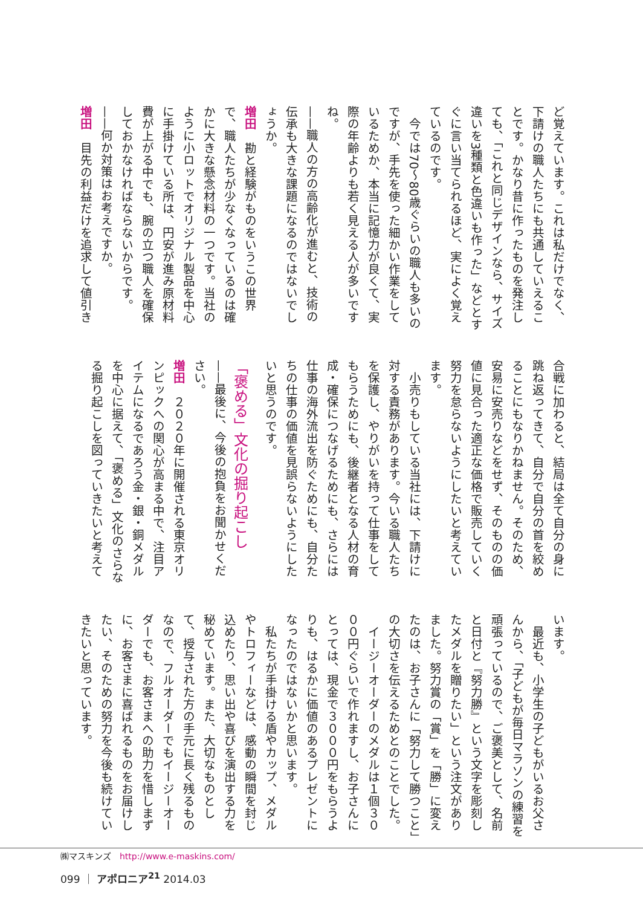ど覚えています。これは私だけでなく、下請けの職人たちにも共通していえることです。かなり昔に作ったものを発注しても、「これと同じデザインなら、サイズ違いを3種類と色違いも作った」などとすぐに言い当てられるほど、実によく覚えているのです。
　今では70～80歳ぐらいの職人も多いのですが、手先を使った細かい作業をしているためか、本当に記憶力が良くて、実際の年齢よりも若く見える人が多いですね。
——職人の方の高齢化が進むと、技術の伝承も大きな課題になるのではないでしょうか。
増田　勘と経験がものをいうこの世界で、職人たちが少なくなっているのは確かに大きな懸念材料の一つです。当社のように小ロットでオリジナル製品を中心に手掛けている所は、円安が進み原材料費が上がる中でも、腕の立つ職人を確保しておかなければならないからです。
——何か対策はお考えですか。
増田　目先の利益だけを追求して値引き
合戦に加わると、結局は全て自分の身に跳ね返ってきて、自分で自分の首を絞めることにもなりかねません。そのため、安易に安売りなどをせず、そのものの価値に見合った適正な価格で販売していく努力を怠らないようにしたいと考えています。
　小売りもしている当社には、下請けに対する責務があります。今いる職人たちを保護し、やりがいを持って仕事をしてもらうためにも、後継者となる人材の育成・確保につなげるためにも、さらには仕事の海外流出を防ぐためにも、自分たちの仕事の価値を見誤らないようにしたいと思うのです。
「褒める」文化の掘り起こし
——最後に、今後の抱負をお聞かせください。
増田　２０２０年に開催される東京オリンピックへの関心が高まる中で、注目アイテムになるであろう金・銀・銅メダルを中心に据えて、「褒める」文化のさらなる掘り起こしを図っていきたいと考えて
います。
　最近も、小学生の子どもがいるお父さんから、「子どもが毎日マラソンの練習を頑張っているので、ご褒美として、名前と日付と『努力勝』という文字を彫刻したメダルを贈りたい」という注文がありました。努力賞の「賞」を「勝」に変えたのは、お子さんに「努力して勝つこと」の大切さを伝えるためとのことでした。
　イージーオーダーのメダルは１個３０００円ぐらいで作れますし、お子さんにとっては、現金で３０００円をもらうよりも、はるかに価値のあるプレゼントになったのではないかと思います。
　私たちが手掛ける盾やカップ、メダルやトロフィーなどは、感動の瞬間を封じ込めたり、思い出や喜びを演出する力を秘めています。また、大切なものとして、授与された方の手元に長く残るものなので、フルオーダーでもイージーオーダーでも、お客さまへの助力を惜しまずに、お客さまに喜ばれるものをお届けしたい、そのための努力を今後も続けていきたいと思っています。
㈱マスキンズ　http://www.e-maskins.com/
099 ｜ アポロニア<sup>21</sup> 2014.03